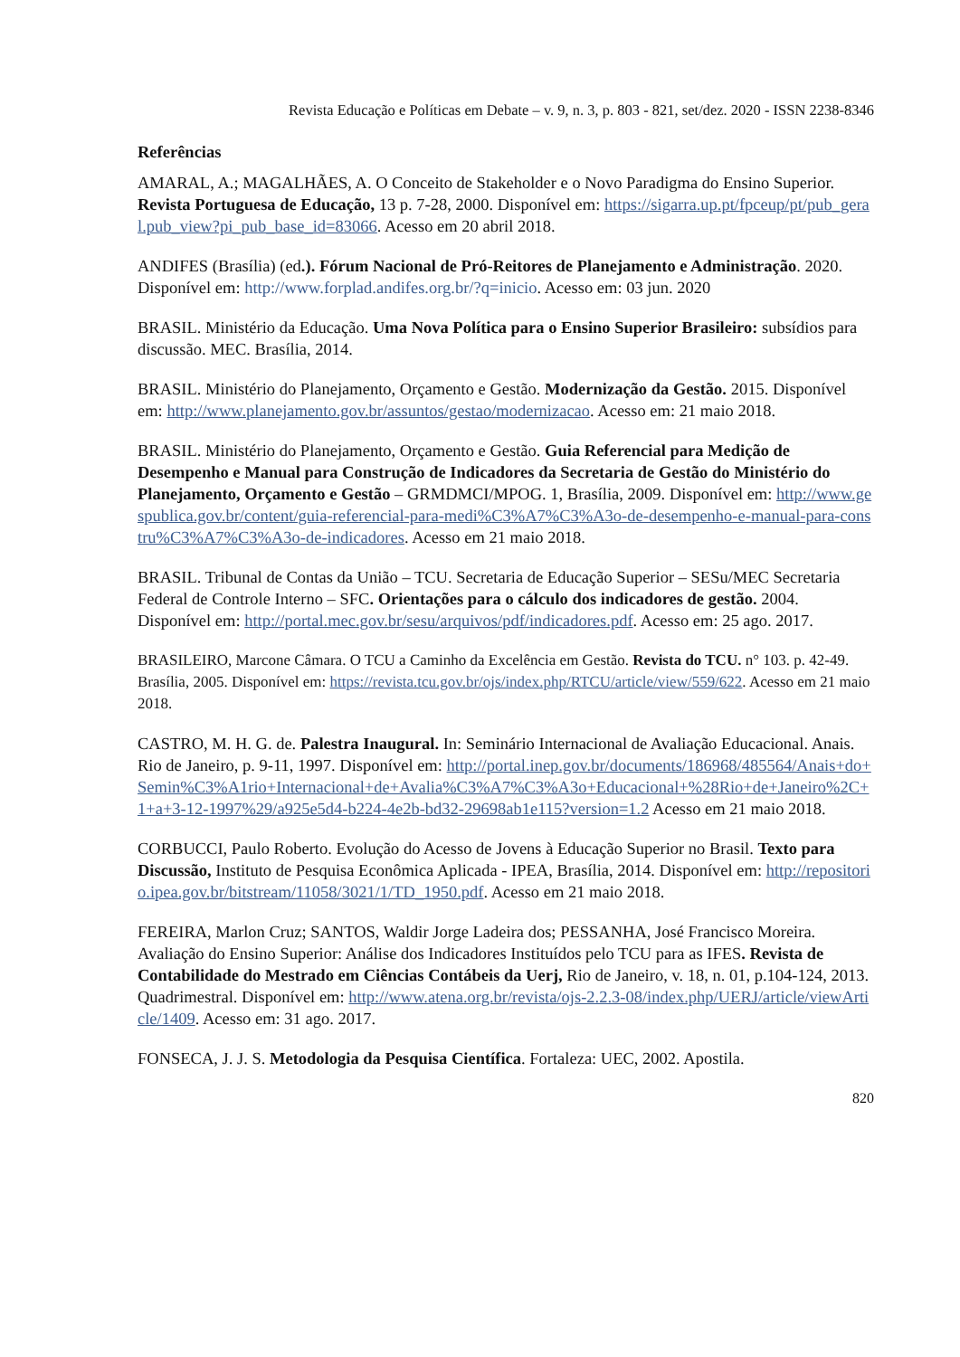Revista Educação e Políticas em Debate – v. 9, n. 3, p. 803 - 821, set/dez. 2020 - ISSN 2238-8346
Referências
AMARAL, A.; MAGALHÃES, A. O Conceito de Stakeholder e o Novo Paradigma do Ensino Superior. Revista Portuguesa de Educação, 13 p. 7-28, 2000. Disponível em: https://sigarra.up.pt/fpceup/pt/pub_geral.pub_view?pi_pub_base_id=83066. Acesso em 20 abril 2018.
ANDIFES (Brasília) (ed.). Fórum Nacional de Pró-Reitores de Planejamento e Administração. 2020. Disponível em: http://www.forplad.andifes.org.br/?q=inicio. Acesso em: 03 jun. 2020
BRASIL. Ministério da Educação. Uma Nova Política para o Ensino Superior Brasileiro: subsídios para discussão. MEC. Brasília, 2014.
BRASIL. Ministério do Planejamento, Orçamento e Gestão. Modernização da Gestão. 2015. Disponível em: http://www.planejamento.gov.br/assuntos/gestao/modernizacao. Acesso em: 21 maio 2018.
BRASIL. Ministério do Planejamento, Orçamento e Gestão. Guia Referencial para Medição de Desempenho e Manual para Construção de Indicadores da Secretaria de Gestão do Ministério do Planejamento, Orçamento e Gestão – GRMDMCI/MPOG. 1, Brasília, 2009. Disponível em: http://www.gespublica.gov.br/content/guia-referencial-para-medi%C3%A7%C3%A3o-de-desempenho-e-manual-para-constru%C3%A7%C3%A3o-de-indicadores. Acesso em 21 maio 2018.
BRASIL. Tribunal de Contas da União – TCU. Secretaria de Educação Superior – SESu/MEC Secretaria Federal de Controle Interno – SFC. Orientações para o cálculo dos indicadores de gestão. 2004. Disponível em: http://portal.mec.gov.br/sesu/arquivos/pdf/indicadores.pdf. Acesso em: 25 ago. 2017.
BRASILEIRO, Marcone Câmara. O TCU a Caminho da Excelência em Gestão. Revista do TCU. n° 103. p. 42-49. Brasília, 2005. Disponível em: https://revista.tcu.gov.br/ojs/index.php/RTCU/article/view/559/622. Acesso em 21 maio 2018.
CASTRO, M. H. G. de. Palestra Inaugural. In: Seminário Internacional de Avaliação Educacional. Anais. Rio de Janeiro, p. 9-11, 1997. Disponível em: http://portal.inep.gov.br/documents/186968/485564/Anais+do+Semin%C3%A1rio+Internacional+de+Avalia%C3%A7%C3%A3o+Educacional+%28Rio+de+Janeiro%2C+1+a+3-12-1997%29/a925e5d4-b224-4e2b-bd32-29698ab1e115?version=1.2 Acesso em 21 maio 2018.
CORBUCCI, Paulo Roberto. Evolução do Acesso de Jovens à Educação Superior no Brasil. Texto para Discussão, Instituto de Pesquisa Econômica Aplicada - IPEA, Brasília, 2014. Disponível em: http://repositorio.ipea.gov.br/bitstream/11058/3021/1/TD_1950.pdf. Acesso em 21 maio 2018.
FEREIRA, Marlon Cruz; SANTOS, Waldir Jorge Ladeira dos; PESSANHA, José Francisco Moreira. Avaliação do Ensino Superior: Análise dos Indicadores Instituídos pelo TCU para as IFES. Revista de Contabilidade do Mestrado em Ciências Contábeis da Uerj, Rio de Janeiro, v. 18, n. 01, p.104-124, 2013. Quadrimestral. Disponível em: http://www.atena.org.br/revista/ojs-2.2.3-08/index.php/UERJ/article/viewArticle/1409. Acesso em: 31 ago. 2017.
FONSECA, J. J. S. Metodologia da Pesquisa Científica. Fortaleza: UEC, 2002. Apostila.
820